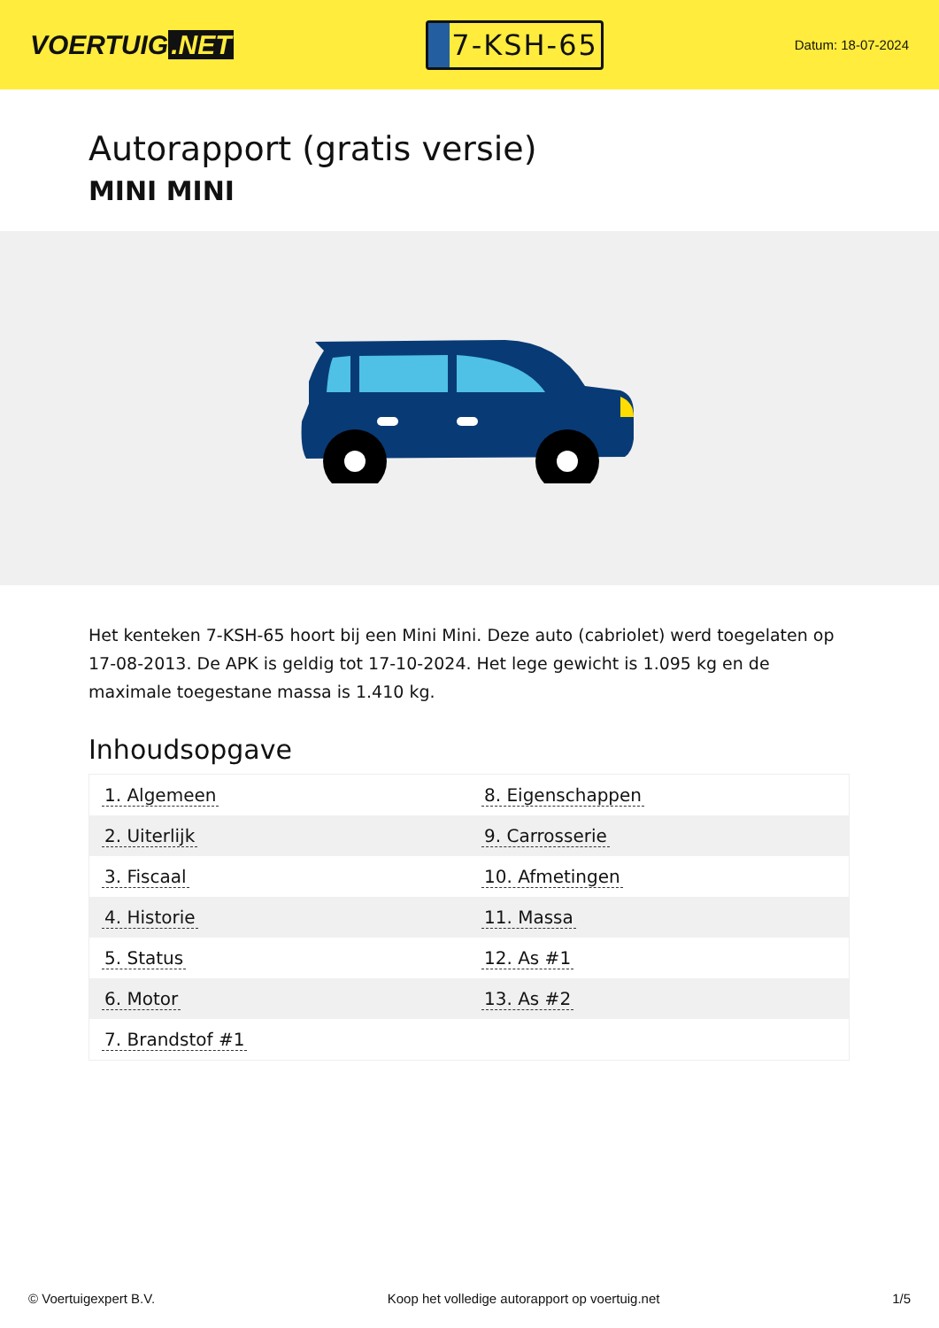VOERTUIG.NET
7-KSH-65
Datum: 18-07-2024
Autorapport (gratis versie)
MINI MINI
Het kenteken 7-KSH-65 hoort bij een Mini Mini. Deze auto (cabriolet) werd toegelaten op 17-08-2013. De APK is geldig tot 17-10-2024. Het lege gewicht is 1.095 kg en de maximale toegestane massa is 1.410 kg.
Inhoudsopgave
| 1. Algemeen | 8. Eigenschappen |
| 2. Uiterlijk | 9. Carrosserie |
| 3. Fiscaal | 10. Afmetingen |
| 4. Historie | 11. Massa |
| 5. Status | 12. As #1 |
| 6. Motor | 13. As #2 |
| 7. Brandstof #1 | |
© Voertuigexpert B.V. Koop het volledige autorapport op voertuig.net 1/5